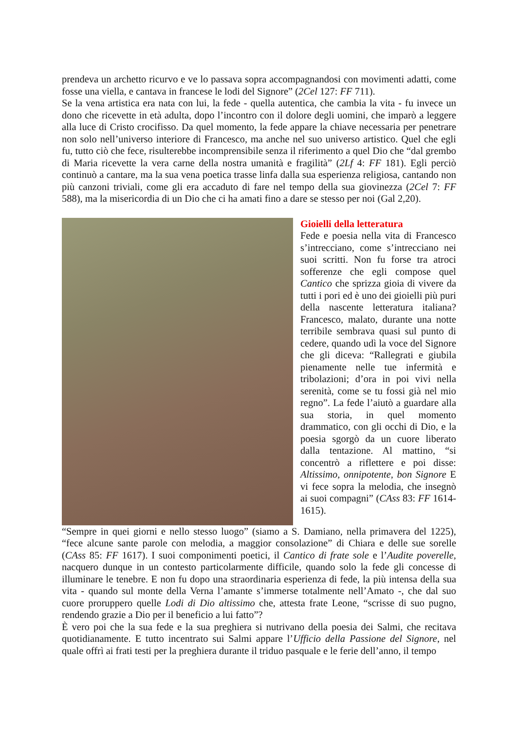prendeva un archetto ricurvo e ve lo passava sopra accompagnandosi con movimenti adatti, come fosse una viella, e cantava in francese le lodi del Signore” (2Cel 127: FF 711).
Se la vena artistica era nata con lui, la fede - quella autentica, che cambia la vita - fu invece un dono che ricevette in età adulta, dopo l’incontro con il dolore degli uomini, che imparò a leggere alla luce di Cristo crocifisso. Da quel momento, la fede appare la chiave necessaria per penetrare non solo nell’universo interiore di Francesco, ma anche nel suo universo artistico. Quel che egli fu, tutto ciò che fece, risulterebbe incomprensibile senza il riferimento a quel Dio che “dal grembo di Maria ricevette la vera carne della nostra umanità e fragilità” (2Lf 4: FF 181). Egli perciò continuò a cantare, ma la sua vena poetica trasse linfa dalla sua esperienza religiosa, cantando non più canzoni triviali, come gli era accaduto di fare nel tempo della sua giovinezza (2Cel 7: FF 588), ma la misericordia di un Dio che ci ha amati fino a dare se stesso per noi (Gal 2,20).
Gioielli della letteratura
Fede e poesia nella vita di Francesco s’intrecciano, come s’intrecciano nei suoi scritti. Non fu forse tra atroci sofferenze che egli compose quel Cantico che sprizza gioia di vivere da tutti i pori ed è uno dei gioielli più puri della nascente letteratura italiana? Francesco, malato, durante una notte terribile sembrava quasi sul punto di cedere, quando udì la voce del Signore che gli diceva: “Rallegrati e giubila pienamente nelle tue infermità e tribolazioni; d’ora in poi vivi nella serenità, come se tu fossi già nel mio regno”. La fede l’aiutò a guardare alla sua storia, in quel momento drammatico, con gli occhi di Dio, e la poesia sgorgò da un cuore liberato dalla tentazione. Al mattino, “si concentrò a riflettere e poi disse: Altissimo, onnipotente, bon Signore E vi fece sopra la melodia, che insegnò ai suoi compagni” (CAss 83: FF 1614-1615).
“Sempre in quei giorni e nello stesso luogo” (siamo a S. Damiano, nella primavera del 1225), “fece alcune sante parole con melodia, a maggior consolazione” di Chiara e delle sue sorelle (CAss 85: FF 1617). I suoi componimenti poetici, il Cantico di frate sole e l’Audite poverelle, nacquero dunque in un contesto particolarmente difficile, quando solo la fede gli concesse di illuminare le tenebre. E non fu dopo una straordinaria esperienza di fede, la più intensa della sua vita - quando sul monte della Verna l’amante s’immerse totalmente nell’Amato -, che dal suo cuore proruppero quelle Lodi di Dio altissimo che, attesta frate Leone, “scrisse di suo pugno, rendendo grazie a Dio per il beneficio a lui fatto”?
È vero poi che la sua fede e la sua preghiera si nutrivano della poesia dei Salmi, che recitava quotidianamente. E tutto incentrato sui Salmi appare l’Ufficio della Passione del Signore, nel quale offrì ai frati testi per la preghiera durante il triduo pasquale e le ferie dell’anno, il tempo